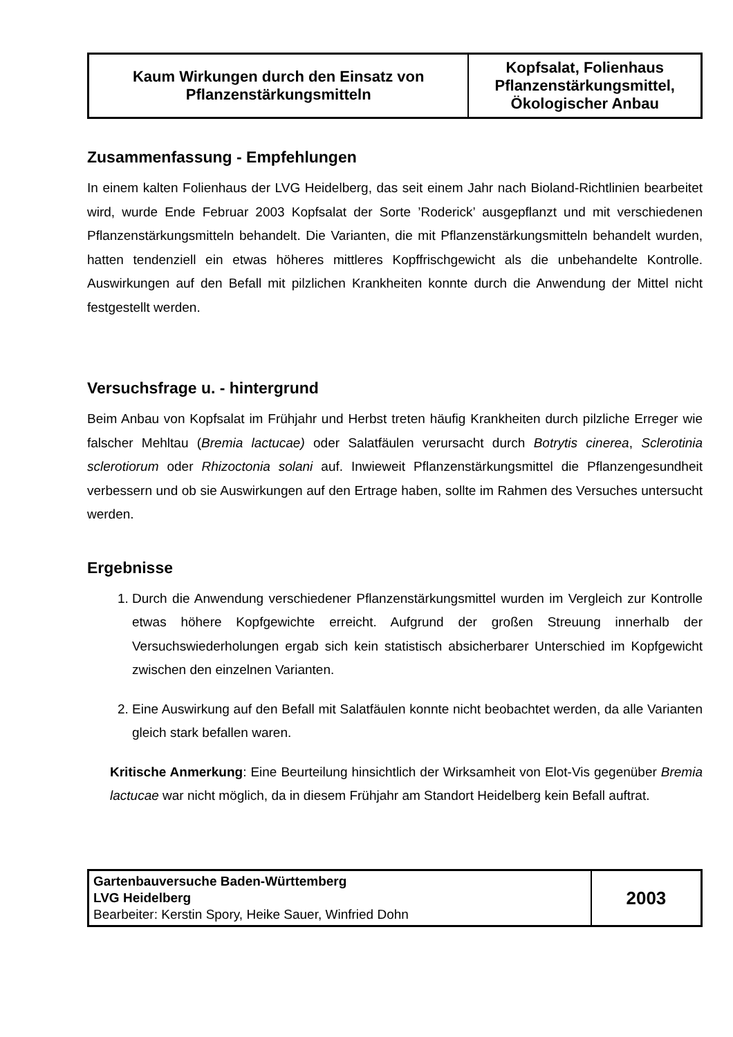| Kaum Wirkungen durch den Einsatz von Pflanzenstärkungsmitteln | Kopfsalat, Folienhaus Pflanzenstärkungsmittel, Ökologischer Anbau |
Zusammenfassung - Empfehlungen
In einem kalten Folienhaus der LVG Heidelberg, das seit einem Jahr nach Bioland-Richtlinien bearbeitet wird, wurde Ende Februar 2003 Kopfsalat der Sorte ’Roderick’ ausgepflanzt und mit verschiedenen Pflanzenstärkungsmitteln behandelt. Die Varianten, die mit Pflanzenstärkungsmitteln behandelt wurden, hatten tendenziell ein etwas höheres mittleres Kopffrischgewicht als die unbehandelte Kontrolle. Auswirkungen auf den Befall mit pilzlichen Krankheiten konnte durch die Anwendung der Mittel nicht festgestellt werden.
Versuchsfrage u. - hintergrund
Beim Anbau von Kopfsalat im Frühjahr und Herbst treten häufig Krankheiten durch pilzliche Erreger wie falscher Mehltau (Bremia lactucae) oder Salatfäulen verursacht durch Botrytis cinerea, Sclerotinia sclerotiorum oder Rhizoctonia solani auf. Inwieweit Pflanzenstärkungsmittel die Pflanzengesundheit verbessern und ob sie Auswirkungen auf den Ertrage haben, sollte im Rahmen des Versuches untersucht werden.
Ergebnisse
1. Durch die Anwendung verschiedener Pflanzenstärkungsmittel wurden im Vergleich zur Kontrolle etwas höhere Kopfgewichte erreicht. Aufgrund der großen Streuung innerhalb der Versuchswiederholungen ergab sich kein statistisch absicherbarer Unterschied im Kopfgewicht zwischen den einzelnen Varianten.
2. Eine Auswirkung auf den Befall mit Salatfäulen konnte nicht beobachtet werden, da alle Varianten gleich stark befallen waren.
Kritische Anmerkung: Eine Beurteilung hinsichtlich der Wirksamheit von Elot-Vis gegenüber Bremia lactucae war nicht möglich, da in diesem Frühjahr am Standort Heidelberg kein Befall auftrat.
| Gartenbauversuche Baden-Württemberg LVG Heidelberg Bearbeiter: Kerstin Spory, Heike Sauer, Winfried Dohn | 2003 |